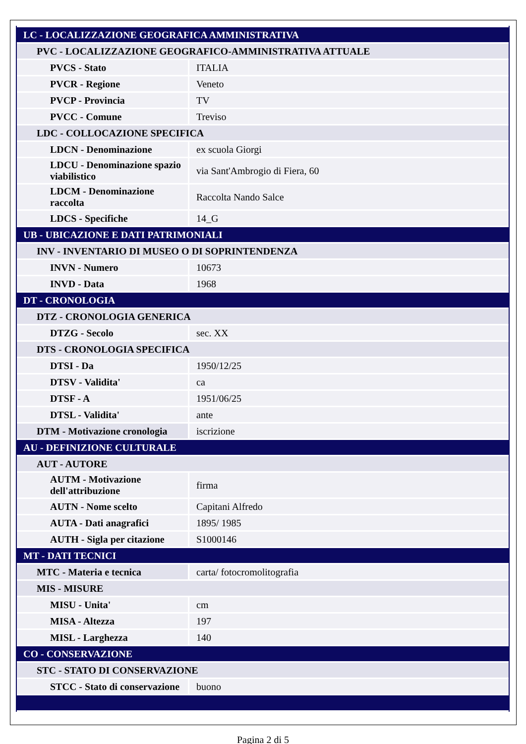| LC - LOCALIZZAZIONE GEOGRAFICA AMMINISTRATIVA | |
| PVC - LOCALIZZAZIONE GEOGRAFICO-AMMINISTRATIVA ATTUALE | |
| PVCS - Stato | ITALIA |
| PVCR - Regione | Veneto |
| PVCP - Provincia | TV |
| PVCC - Comune | Treviso |
| LDC - COLLOCAZIONE SPECIFICA | |
| LDCN - Denominazione | ex scuola Giorgi |
| LDCU - Denominazione spazio viabilistico | via Sant'Ambrogio di Fiera, 60 |
| LDCM - Denominazione raccolta | Raccolta Nando Salce |
| LDCS - Specifiche | 14_G |
| UB - UBICAZIONE E DATI PATRIMONIALI | |
| INV - INVENTARIO DI MUSEO O DI SOPRINTENDENZA | |
| INVN - Numero | 10673 |
| INVD - Data | 1968 |
| DT - CRONOLOGIA | |
| DTZ - CRONOLOGIA GENERICA | |
| DTZG - Secolo | sec. XX |
| DTS - CRONOLOGIA SPECIFICA | |
| DTSI - Da | 1950/12/25 |
| DTSV - Validita' | ca |
| DTSF - A | 1951/06/25 |
| DTSL - Validita' | ante |
| DTM - Motivazione cronologia | iscrizione |
| AU - DEFINIZIONE CULTURALE | |
| AUT - AUTORE | |
| AUTM - Motivazione dell'attribuzione | firma |
| AUTN - Nome scelto | Capitani Alfredo |
| AUTA - Dati anagrafici | 1895/ 1985 |
| AUTH - Sigla per citazione | S1000146 |
| MT - DATI TECNICI | |
| MTC - Materia e tecnica | carta/ fotocromolitografia |
| MIS - MISURE | |
| MISU - Unita' | cm |
| MISA - Altezza | 197 |
| MISL - Larghezza | 140 |
| CO - CONSERVAZIONE | |
| STC - STATO DI CONSERVAZIONE | |
| STCC - Stato di conservazione | buono |
Pagina 2 di 5